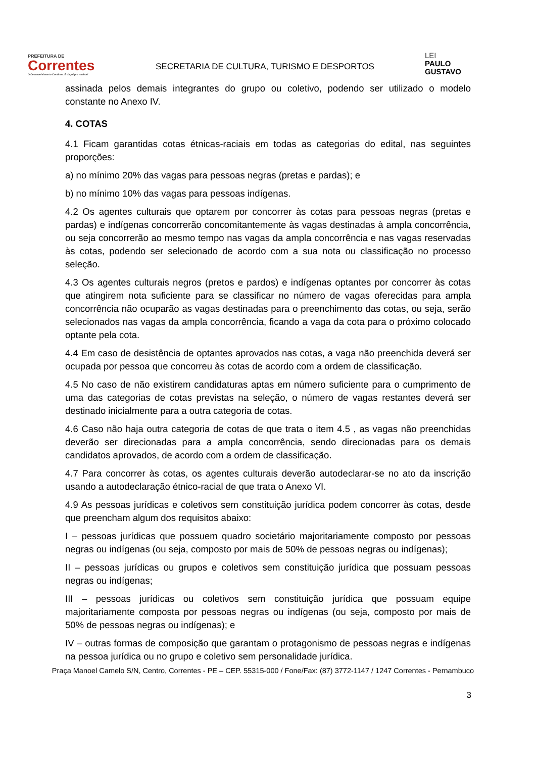PREFEITURA DE
Correntes
O Desenvolvimento Continua. É daqui pra melhor!
SECRETARIA DE CULTURA, TURISMO E DESPORTOS
LEI
PAULO
GUSTAVO
assinada pelos demais integrantes do grupo ou coletivo, podendo ser utilizado o modelo constante no Anexo IV.
4. COTAS
4.1 Ficam garantidas cotas étnicas-raciais em todas as categorias do edital, nas seguintes proporções:
a) no mínimo 20% das vagas para pessoas negras (pretas e pardas); e
b) no mínimo 10% das vagas para pessoas indígenas.
4.2 Os agentes culturais que optarem por concorrer às cotas para pessoas negras (pretas e pardas) e indígenas concorrerão concomitantemente às vagas destinadas à ampla concorrência, ou seja concorrerão ao mesmo tempo nas vagas da ampla concorrência e nas vagas reservadas às cotas, podendo ser selecionado de acordo com a sua nota ou classificação no processo seleção.
4.3 Os agentes culturais negros (pretos e pardos) e indígenas optantes por concorrer às cotas que atingirem nota suficiente para se classificar no número de vagas oferecidas para ampla concorrência não ocuparão as vagas destinadas para o preenchimento das cotas, ou seja, serão selecionados nas vagas da ampla concorrência, ficando a vaga da cota para o próximo colocado optante pela cota.
4.4 Em caso de desistência de optantes aprovados nas cotas, a vaga não preenchida deverá ser ocupada por pessoa que concorreu às cotas de acordo com a ordem de classificação.
4.5 No caso de não existirem candidaturas aptas em número suficiente para o cumprimento de uma das categorias de cotas previstas na seleção, o número de vagas restantes deverá ser destinado inicialmente para a outra categoria de cotas.
4.6 Caso não haja outra categoria de cotas de que trata o item 4.5 , as vagas não preenchidas deverão ser direcionadas para a ampla concorrência, sendo direcionadas para os demais candidatos aprovados, de acordo com a ordem de classificação.
4.7 Para concorrer às cotas, os agentes culturais deverão autodeclarar-se no ato da inscrição usando a autodeclaração étnico-racial de que trata o Anexo VI.
4.9 As pessoas jurídicas e coletivos sem constituição jurídica podem concorrer às cotas, desde que preencham algum dos requisitos abaixo:
I – pessoas jurídicas que possuem quadro societário majoritariamente composto por pessoas negras ou indígenas (ou seja, composto por mais de 50% de pessoas negras ou indígenas);
II – pessoas jurídicas ou grupos e coletivos sem constituição jurídica que possuam pessoas negras ou indígenas;
III – pessoas jurídicas ou coletivos sem constituição jurídica que possuam equipe majoritariamente composta por pessoas negras ou indígenas (ou seja, composto por mais de 50% de pessoas negras ou indígenas); e
IV – outras formas de composição que garantam o protagonismo de pessoas negras e indígenas na pessoa jurídica ou no grupo e coletivo sem personalidade jurídica.
Praça Manoel Camelo S/N, Centro, Correntes - PE – CEP. 55315-000 / Fone/Fax: (87) 3772-1147 / 1247 Correntes - Pernambuco
3